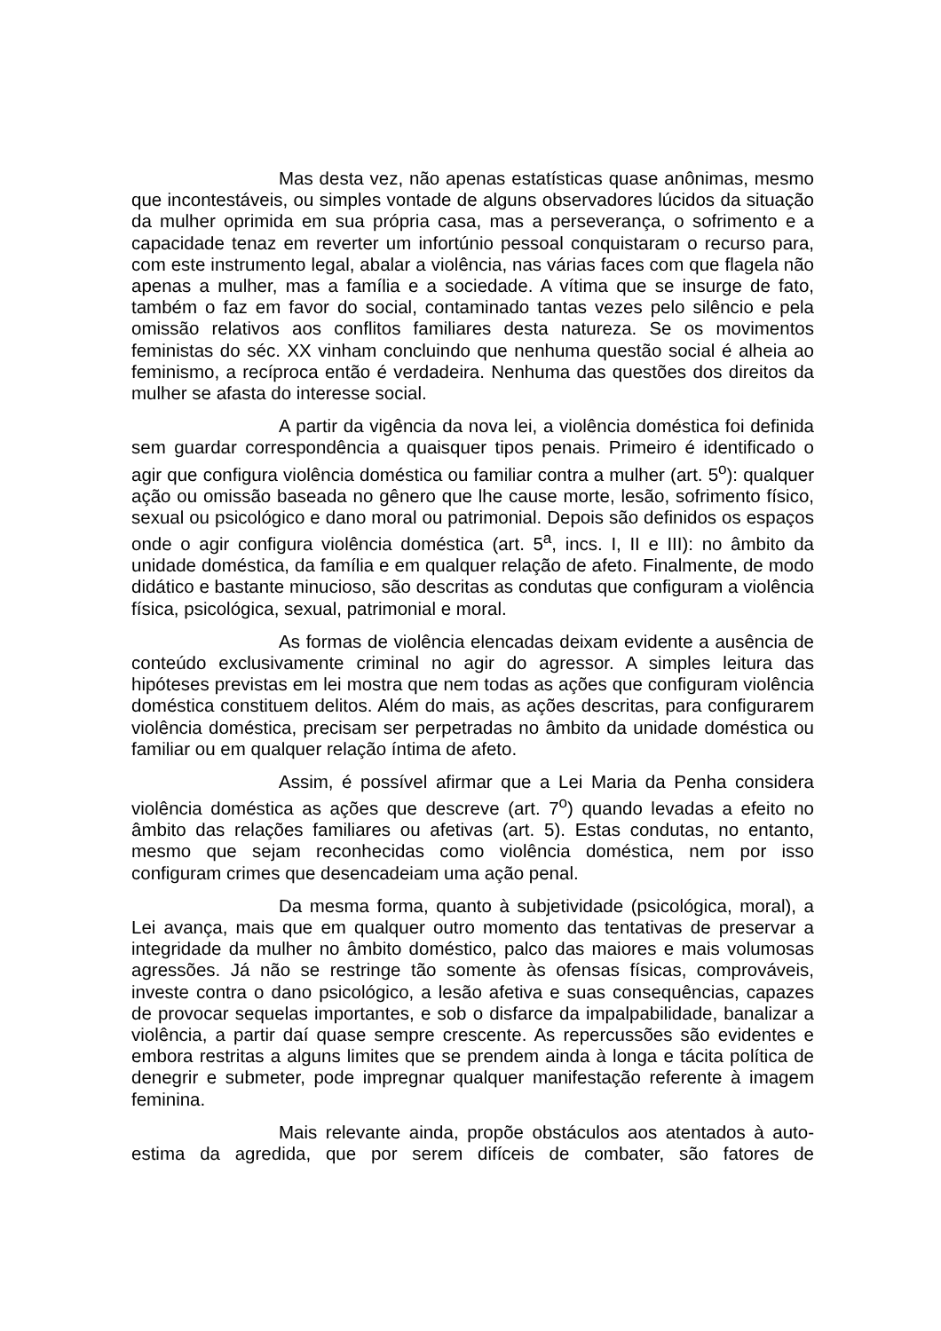Mas desta vez, não apenas estatísticas quase anônimas, mesmo que incontestáveis, ou simples vontade de alguns observadores lúcidos da situação da mulher oprimida em sua própria casa, mas a perseverança, o sofrimento e a capacidade tenaz em reverter um infortúnio pessoal conquistaram o recurso para, com este instrumento legal, abalar a violência, nas várias faces com que flagela não apenas a mulher, mas a família e a sociedade. A vítima que se insurge de fato, também o faz em favor do social, contaminado tantas vezes pelo silêncio e pela omissão relativos aos conflitos familiares desta natureza. Se os movimentos feministas do séc. XX vinham concluindo que nenhuma questão social é alheia ao feminismo, a recíproca então é verdadeira. Nenhuma das questões dos direitos da mulher se afasta do interesse social.
A partir da vigência da nova lei, a violência doméstica foi definida sem guardar correspondência a quaisquer tipos penais. Primeiro é identificado o agir que configura violência doméstica ou familiar contra a mulher (art. 5<sup>o</sup>): qualquer ação ou omissão baseada no gênero que lhe cause morte, lesão, sofrimento físico, sexual ou psicológico e dano moral ou patrimonial. Depois são definidos os espaços onde o agir configura violência doméstica (art. 5<sup>a</sup>, incs. I, II e III): no âmbito da unidade doméstica, da família e em qualquer relação de afeto. Finalmente, de modo didático e bastante minucioso, são descritas as condutas que configuram a violência física, psicológica, sexual, patrimonial e moral.
As formas de violência elencadas deixam evidente a ausência de conteúdo exclusivamente criminal no agir do agressor. A simples leitura das hipóteses previstas em lei mostra que nem todas as ações que configuram violência doméstica constituem delitos. Além do mais, as ações descritas, para configurarem violência doméstica, precisam ser perpetradas no âmbito da unidade doméstica ou familiar ou em qualquer relação íntima de afeto.
Assim, é possível afirmar que a Lei Maria da Penha considera violência doméstica as ações que descreve (art. 7<sup>o</sup>) quando levadas a efeito no âmbito das relações familiares ou afetivas (art. 5). Estas condutas, no entanto, mesmo que sejam reconhecidas como violência doméstica, nem por isso configuram crimes que desencadeiam uma ação penal.
Da mesma forma, quanto à subjetividade (psicológica, moral), a Lei avança, mais que em qualquer outro momento das tentativas de preservar a integridade da mulher no âmbito doméstico, palco das maiores e mais volumosas agressões. Já não se restringe tão somente às ofensas físicas, comprováveis, investe contra o dano psicológico, a lesão afetiva e suas consequências, capazes de provocar sequelas importantes, e sob o disfarce da impalpabilidade, banalizar a violência, a partir daí quase sempre crescente. As repercussões são evidentes e embora restritas a alguns limites que se prendem ainda à longa e tácita política de denegrir e submeter, pode impregnar qualquer manifestação referente à imagem feminina.
Mais relevante ainda, propõe obstáculos aos atentados à auto-estima da agredida, que por serem difíceis de combater, são fatores de